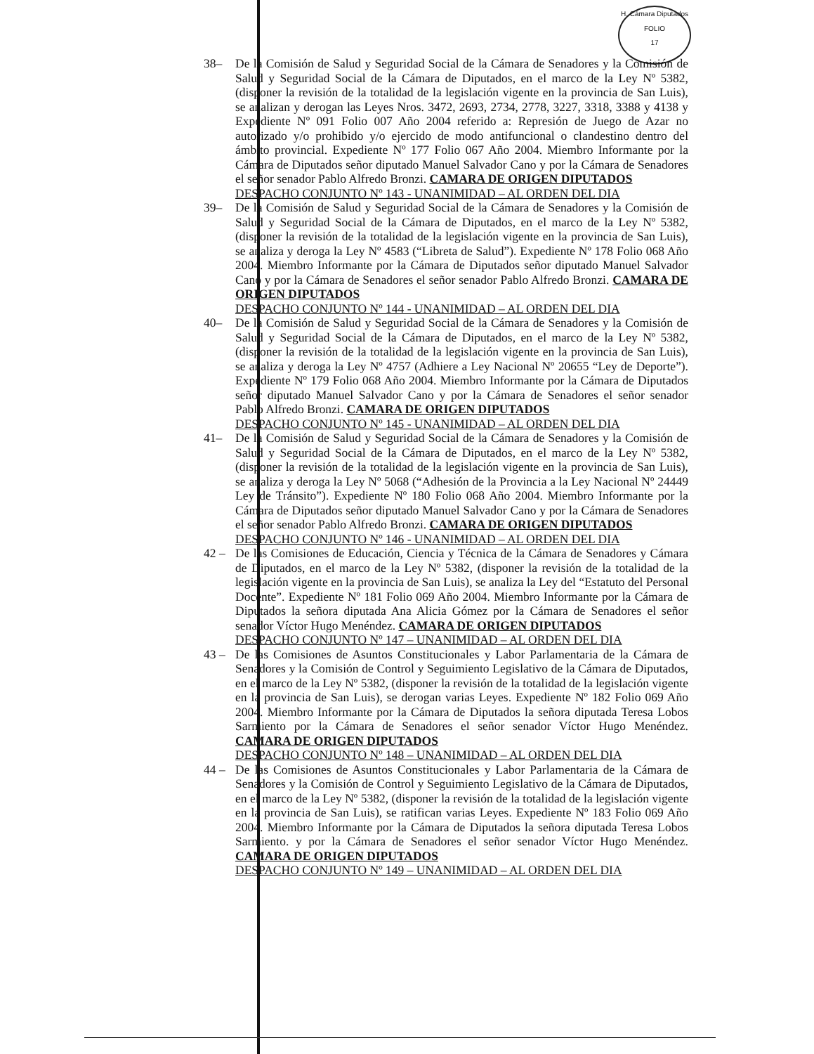H. Cámara Diputados
FOLIO
17
38– De la Comisión de Salud y Seguridad Social de la Cámara de Senadores y la Comisión de Salud y Seguridad Social de la Cámara de Diputados, en el marco de la Ley Nº 5382, (disponer la revisión de la totalidad de la legislación vigente en la provincia de San Luis), se analizan y derogan las Leyes Nros. 3472, 2693, 2734, 2778, 3227, 3318, 3388 y 4138 y Expediente Nº 091 Folio 007 Año 2004 referido a: Represión de Juego de Azar no autorizado y/o prohibido y/o ejercido de modo antifuncional o clandestino dentro del ámbito provincial. Expediente Nº 177 Folio 067 Año 2004. Miembro Informante por la Cámara de Diputados señor diputado Manuel Salvador Cano y por la Cámara de Senadores el señor senador Pablo Alfredo Bronzi. CAMARA DE ORIGEN DIPUTADOS
DESPACHO CONJUNTO Nº 143 - UNANIMIDAD – AL ORDEN DEL DIA
39– De la Comisión de Salud y Seguridad Social de la Cámara de Senadores y la Comisión de Salud y Seguridad Social de la Cámara de Diputados, en el marco de la Ley Nº 5382, (disponer la revisión de la totalidad de la legislación vigente en la provincia de San Luis), se analiza y deroga la Ley Nº 4583 (“Libreta de Salud”). Expediente Nº 178 Folio 068 Año 2004. Miembro Informante por la Cámara de Diputados señor diputado Manuel Salvador Cano y por la Cámara de Senadores el señor senador Pablo Alfredo Bronzi. CAMARA DE ORIGEN DIPUTADOS
DESPACHO CONJUNTO Nº 144 - UNANIMIDAD – AL ORDEN DEL DIA
40– De la Comisión de Salud y Seguridad Social de la Cámara de Senadores y la Comisión de Salud y Seguridad Social de la Cámara de Diputados, en el marco de la Ley Nº 5382, (disponer la revisión de la totalidad de la legislación vigente en la provincia de San Luis), se analiza y deroga la Ley Nº 4757 (Adhiere a Ley Nacional Nº 20655 “Ley de Deporte”). Expediente Nº 179 Folio 068 Año 2004. Miembro Informante por la Cámara de Diputados señor diputado Manuel Salvador Cano y por la Cámara de Senadores el señor senador Pablo Alfredo Bronzi. CAMARA DE ORIGEN DIPUTADOS
DESPACHO CONJUNTO Nº 145 - UNANIMIDAD – AL ORDEN DEL DIA
41– De la Comisión de Salud y Seguridad Social de la Cámara de Senadores y la Comisión de Salud y Seguridad Social de la Cámara de Diputados, en el marco de la Ley Nº 5382, (disponer la revisión de la totalidad de la legislación vigente en la provincia de San Luis), se analiza y deroga la Ley Nº 5068 (“Adhesión de la Provincia a la Ley Nacional Nº 24449 Ley de Tránsito”). Expediente Nº 180 Folio 068 Año 2004. Miembro Informante por la Cámara de Diputados señor diputado Manuel Salvador Cano y por la Cámara de Senadores el señor senador Pablo Alfredo Bronzi. CAMARA DE ORIGEN DIPUTADOS
DESPACHO CONJUNTO Nº 146 - UNANIMIDAD – AL ORDEN DEL DIA
42 – De las Comisiones de Educación, Ciencia y Técnica de la Cámara de Senadores y Cámara de Diputados, en el marco de la Ley Nº 5382, (disponer la revisión de la totalidad de la legislación vigente en la provincia de San Luis), se analiza la Ley del “Estatuto del Personal Docente”. Expediente Nº 181 Folio 069 Año 2004. Miembro Informante por la Cámara de Diputados la señora diputada Ana Alicia Gómez por la Cámara de Senadores el señor senador Víctor Hugo Menéndez. CAMARA DE ORIGEN DIPUTADOS
DESPACHO CONJUNTO Nº 147 – UNANIMIDAD – AL ORDEN DEL DIA
43 – De las Comisiones de Asuntos Constitucionales y Labor Parlamentaria de la Cámara de Senadores y la Comisión de Control y Seguimiento Legislativo de la Cámara de Diputados, en el marco de la Ley Nº 5382, (disponer la revisión de la totalidad de la legislación vigente en la provincia de San Luis), se derogan varias Leyes. Expediente Nº 182 Folio 069 Año 2004. Miembro Informante por la Cámara de Diputados la señora diputada Teresa Lobos Sarmiento por la Cámara de Senadores el señor senador Víctor Hugo Menéndez. CAMARA DE ORIGEN DIPUTADOS
DESPACHO CONJUNTO Nº 148 – UNANIMIDAD – AL ORDEN DEL DIA
44 – De las Comisiones de Asuntos Constitucionales y Labor Parlamentaria de la Cámara de Senadores y la Comisión de Control y Seguimiento Legislativo de la Cámara de Diputados, en el marco de la Ley Nº 5382, (disponer la revisión de la totalidad de la legislación vigente en la provincia de San Luis), se ratifican varias Leyes. Expediente Nº 183 Folio 069 Año 2004. Miembro Informante por la Cámara de Diputados la señora diputada Teresa Lobos Sarmiento. y por la Cámara de Senadores el señor senador Víctor Hugo Menéndez. CAMARA DE ORIGEN DIPUTADOS
DESPACHO CONJUNTO Nº 149 – UNANIMIDAD – AL ORDEN DEL DIA